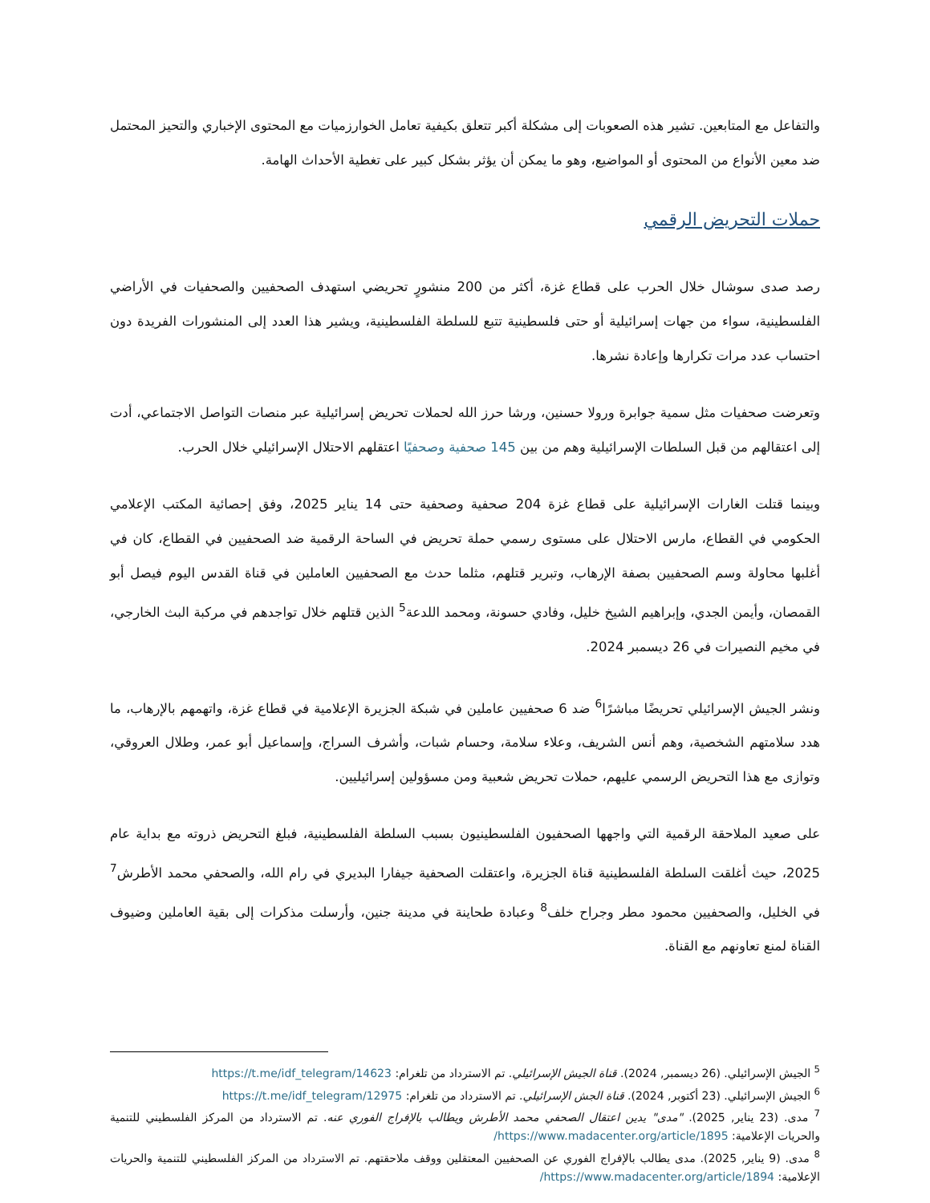والتفاعل مع المتابعين. تشير هذه الصعوبات إلى مشكلة أكبر تتعلق بكيفية تعامل الخوارزميات مع المحتوى الإخباري والتحيز المحتمل ضد معين الأنواع من المحتوى أو المواضيع، وهو ما يمكن أن يؤثر بشكل كبير على تغطية الأحداث الهامة.
حملات التحريض الرقمي
رصد صدى سوشال خلال الحرب على قطاع غزة، أكثر من 200 منشورٍ تحريضي استهدف الصحفيين والصحفيات في الأراضي الفلسطينية، سواء من جهات إسرائيلية أو حتى فلسطينية تتبع للسلطة الفلسطينية، ويشير هذا العدد إلى المنشورات الفريدة دون احتساب عدد مرات تكرارها وإعادة نشرها.
وتعرضت صحفيات مثل سمية جوابرة وروﻻ حسنين، ورشا حرز الله لحملات تحريض إسرائيلية عبر منصات التواصل الاجتماعي، أدت إلى اعتقالهم من قبل السلطات الإسرائيلية وهم من بين 145 صحفية وصحفيًا اعتقلهم الاحتلال الإسرائيلي خلال الحرب.
وبينما قتلت الغارات الإسرائيلية على قطاع غزة 204 صحفية وصحفية حتى 14 يناير 2025، وفق إحصائية المكتب الإعلامي الحكومي في القطاع، مارس الاحتلال على مستوى رسمي حملة تحريض في الساحة الرقمية ضد الصحفيين في القطاع، كان في أغلبها محاولة وسم الصحفيين بصفة الإرهاب، وتبرير قتلهم، مثلما حدث مع الصحفيين العاملين في قناة القدس اليوم فيصل أبو القمصان، وأيمن الجدي، وإبراهيم الشيخ خليل، وفادي حسونة، ومحمد اللدعة<sup>5</sup> الذين قتلهم خلال تواجدهم في مركبة البث الخارجي، في مخيم النصيرات في 26 ديسمبر 2024.
ونشر الجيش الإسرائيلي تحريضًا مباشرًا<sup>6</sup> ضد 6 صحفيين عاملين في شبكة الجزيرة الإعلامية في قطاع غزة، واتهمهم بالإرهاب، ما هدد سلامتهم الشخصية، وهم أنس الشريف، وعلاء سلامة، وحسام شبات، وأشرف السراج، وإسماعيل أبو عمر، وطلال العروقي، وتوازى مع هذا التحريض الرسمي عليهم، حملات تحريض شعبية ومن مسؤولين إسرائيليين.
على صعيد الملاحقة الرقمية التي واجهها الصحفيون الفلسطينيون بسبب السلطة الفلسطينية، فبلغ التحريض ذروته مع بداية عام 2025، حيث أغلقت السلطة الفلسطينية قناة الجزيرة، واعتقلت الصحفية جيفارا البديري في رام الله، والصحفي محمد الأطرش<sup>7</sup> في الخليل، والصحفيين محمود مطر وجراح خلف<sup>8</sup> وعبادة طحاينة في مدينة جنين، وأرسلت مذكرات إلى بقية العاملين وضيوف القناة لمنع تعاونهم مع القناة.
<sup>5</sup> الجيش الإسرائيلي. (26 ديسمبر, 2024). قناة الجيش الإسرائيلي. تم الاسترداد من تلغرام: https://t.me/idf_telegram/14623
<sup>6</sup> الجيش الإسرائيلي. (23 أكتوبر, 2024). قناة الجش الإسرائيلي. تم الاسترداد من تلغرام: https://t.me/idf_telegram/12975
<sup>7</sup> مدى. (23 يناير, 2025). "مدى" يدين اعتقال الصحفي محمد الأطرش ويطالب بالإفراج الفوري عنه. تم الاسترداد من المركز الفلسطيني للتنمية والحريات الإعلامية: https://www.madacenter.org/article/1895/
<sup>8</sup> مدى. (9 يناير, 2025). مدى يطالب بالإفراج الفوري عن الصحفيين المعتقلين ووقف ملاحقتهم. تم الاسترداد من المركز الفلسطيني للتنمية والحريات الإعلامية: https://www.madacenter.org/article/1894/